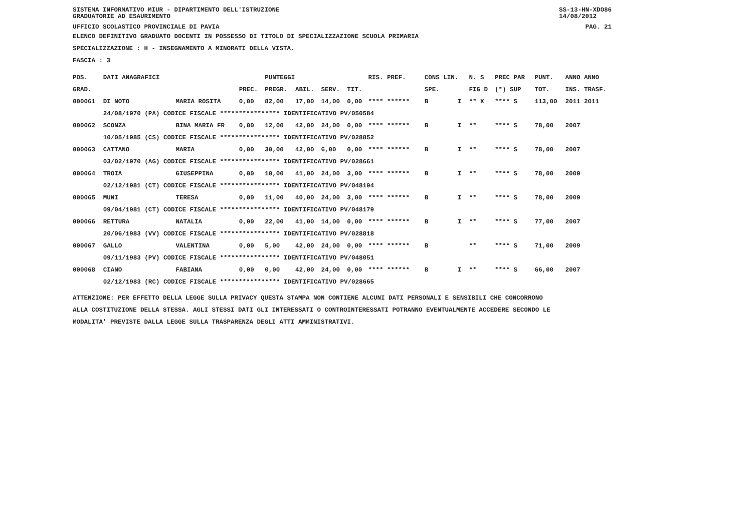SISTEMA INFORMATIVO MIUR - DIPARTIMENTO DELL'ISTRUZIONE
GRADUATORIE AD ESAURIMENTO SS-13-HN-XDO86
14/08/2012
UFFICIO SCOLASTICO PROVINCIALE DI PAVIA PAG. 21
ELENCO DEFINITIVO GRADUATO DOCENTI IN POSSESSO DI TITOLO DI SPECIALIZZAZIONE SCUOLA PRIMARIA
SPECIALIZZAZIONE : H - INSEGNAMENTO A MINORATI DELLA VISTA.
FASCIA : 3
| POS. | DATI ANAGRAFICI | | | PUNTEGGI | | | | RIS. PREF. | | CONS LIN. | | N. S | PREC PAR | PUNT. | ANNO ANNO |
| --- | --- | --- | --- | --- | --- | --- | --- | --- | --- | --- | --- | --- | --- | --- | --- |
| GRAD. | | | PREC. | PREGR. | ABIL. | SERV. | TIT. | | | SPE. | | FIG D | (*) SUP | TOT. | INS. TRASF. |
| 000061 | DI NOTO | MARIA ROSITA | 0,00 | 82,00 | 17,00 | 14,00 | 0,00 | **** ****** | | B | I | ** X | **** S | 113,00 | 2011 2011 |
| | 24/08/1970 (PA) CODICE FISCALE **************** IDENTIFICATIVO PV/050584 | | | | | | | | | | | | | | |
| 000062 | SCONZA | BINA MARIA FR | 0,00 | 12,00 | 42,00 | 24,00 | 0,00 | **** ****** | | B | I | ** | **** S | 78,00 | 2007 |
| | 10/05/1985 (CS) CODICE FISCALE **************** IDENTIFICATIVO PV/028852 | | | | | | | | | | | | | | |
| 000063 | CATTANO | MARIA | 0,00 | 30,00 | 42,00 | 6,00 | 0,00 | **** ****** | | B | I | ** | **** S | 78,00 | 2007 |
| | 03/02/1970 (AG) CODICE FISCALE **************** IDENTIFICATIVO PV/028661 | | | | | | | | | | | | | | |
| 000064 | TROIA | GIUSEPPINA | 0,00 | 10,00 | 41,00 | 24,00 | 3,00 | **** ****** | | B | I | ** | **** S | 78,00 | 2009 |
| | 02/12/1981 (CT) CODICE FISCALE **************** IDENTIFICATIVO PV/048194 | | | | | | | | | | | | | | |
| 000065 | MUNI | TERESA | 0,00 | 11,00 | 40,00 | 24,00 | 3,00 | **** ****** | | B | I | ** | **** S | 78,00 | 2009 |
| | 09/04/1981 (CT) CODICE FISCALE **************** IDENTIFICATIVO PV/048179 | | | | | | | | | | | | | | |
| 000066 | RETTURA | NATALIA | 0,00 | 22,00 | 41,00 | 14,00 | 0,00 | **** ****** | | B | I | ** | **** S | 77,00 | 2007 |
| | 20/06/1983 (VV) CODICE FISCALE **************** IDENTIFICATIVO PV/028818 | | | | | | | | | | | | | | |
| 000067 | GALLO | VALENTINA | 0,00 | 5,00 | 42,00 | 24,00 | 0,00 | **** ****** | | B | | ** | **** S | 71,00 | 2009 |
| | 09/11/1983 (PV) CODICE FISCALE **************** IDENTIFICATIVO PV/048051 | | | | | | | | | | | | | | |
| 000068 | CIANO | FABIANA | 0,00 | 0,00 | 42,00 | 24,00 | 0,00 | **** ****** | | B | I | ** | **** S | 66,00 | 2007 |
| | 02/12/1983 (RC) CODICE FISCALE **************** IDENTIFICATIVO PV/028665 | | | | | | | | | | | | | | |
ATTENZIONE: PER EFFETTO DELLA LEGGE SULLA PRIVACY QUESTA STAMPA NON CONTIENE ALCUNI DATI PERSONALI E SENSIBILI CHE CONCORRONO
ALLA COSTITUZIONE DELLA STESSA. AGLI STESSI DATI GLI INTERESSATI O CONTROINTERESSATI POTRANNO EVENTUALMENTE ACCEDERE SECONDO LE
MODALITA' PREVISTE DALLA LEGGE SULLA TRASPARENZA DEGLI ATTI AMMINISTRATIVI.